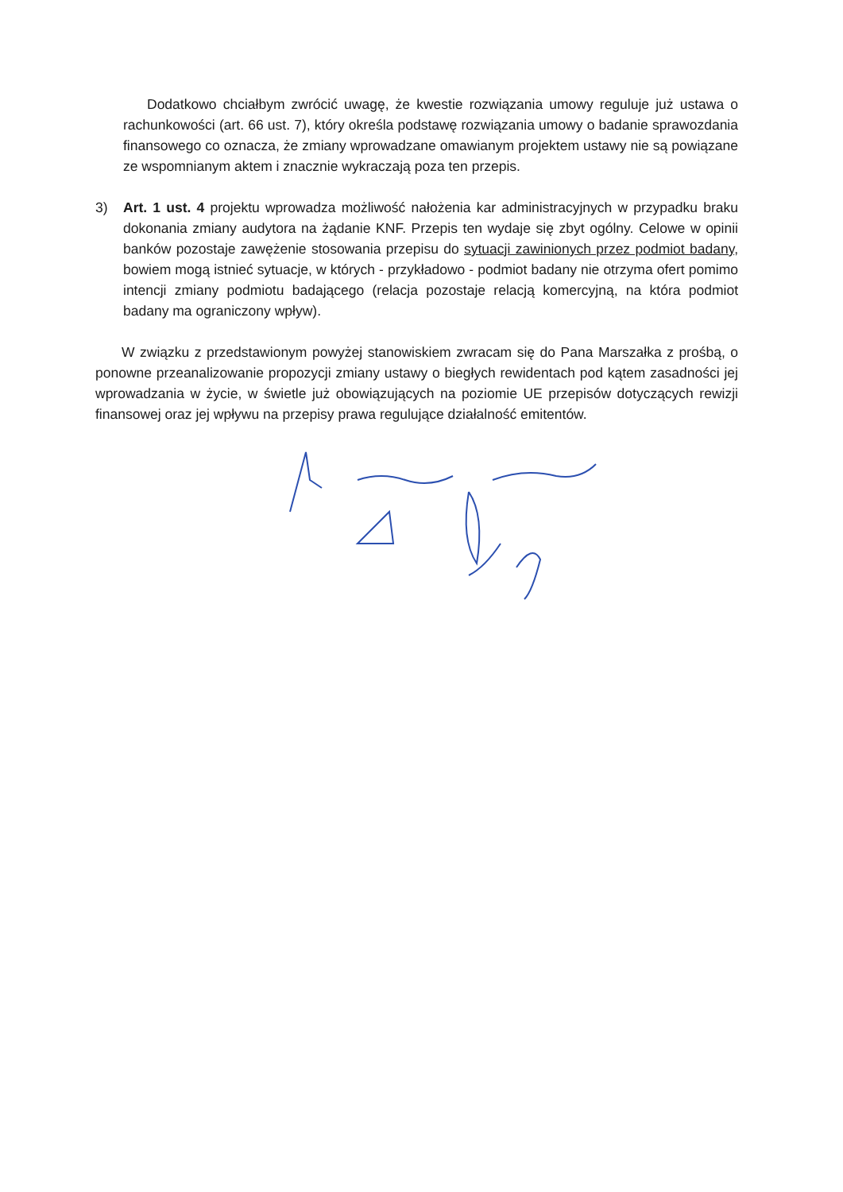Dodatkowo chciałbym zwrócić uwagę, że kwestie rozwiązania umowy reguluje już ustawa o rachunkowości (art. 66 ust. 7), który określa podstawę rozwiązania umowy o badanie sprawozdania finansowego co oznacza, że zmiany wprowadzane omawianym projektem ustawy nie są powiązane ze wspomnianym aktem i znacznie wykraczają poza ten przepis.
3) Art. 1 ust. 4 projektu wprowadza możliwość nałożenia kar administracyjnych w przypadku braku dokonania zmiany audytora na żądanie KNF. Przepis ten wydaje się zbyt ogólny. Celowe w opinii banków pozostaje zawężenie stosowania przepisu do sytuacji zawinionych przez podmiot badany, bowiem mogą istnieć sytuacje, w których - przykładowo - podmiot badany nie otrzyma ofert pomimo intencji zmiany podmiotu badającego (relacja pozostaje relacją komercyjną, na która podmiot badany ma ograniczony wpływ).
W związku z przedstawionym powyżej stanowiskiem zwracam się do Pana Marszałka z prośbą, o ponowne przeanalizowanie propozycji zmiany ustawy o biegłych rewidentach pod kątem zasadności jej wprowadzania w życie, w świetle już obowiązujących na poziomie UE przepisów dotyczących rewizji finansowej oraz jej wpływu na przepisy prawa regulujące działalność emitentów.